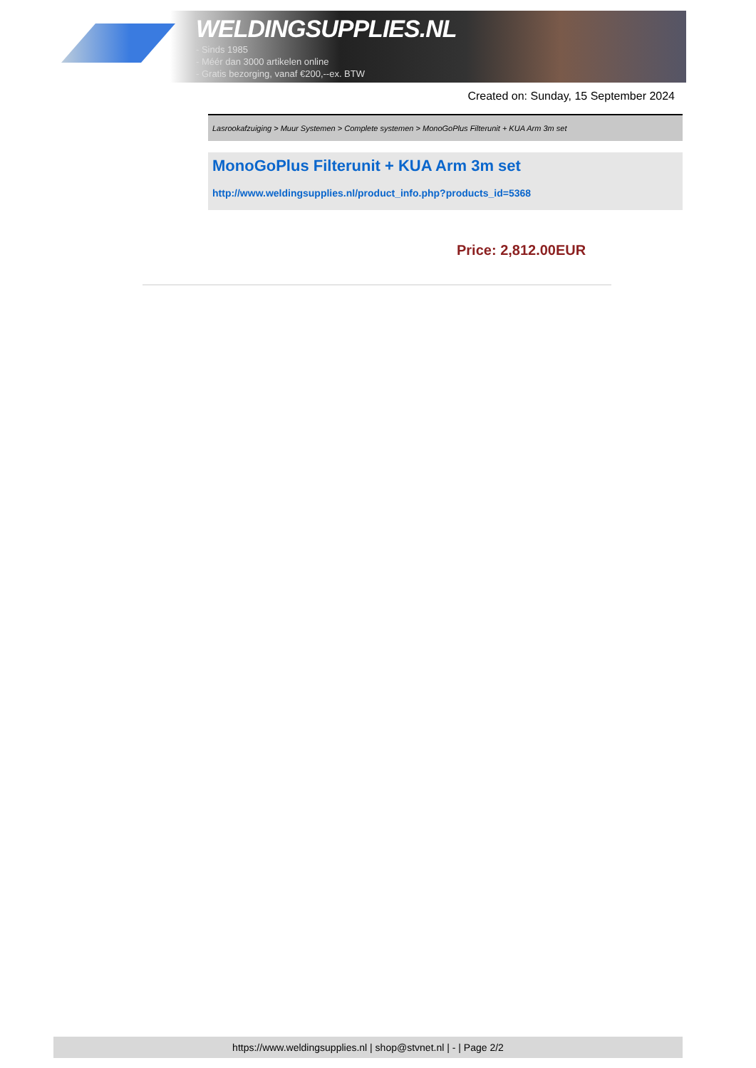WELDINGSUPPLIES.NL
- Sinds 1985
- Méér dan 3000 artikelen online
- Gratis bezorging, vanaf €200,--ex. BTW
Created on: Sunday, 15 September 2024
Lasrookafzuiging > Muur Systemen > Complete systemen > MonoGoPlus Filterunit + KUA Arm 3m set
MonoGoPlus Filterunit + KUA Arm 3m set
http://www.weldingsupplies.nl/product_info.php?products_id=5368
Price: 2,812.00EUR
https://www.weldingsupplies.nl | shop@stvnet.nl | - | Page 2/2